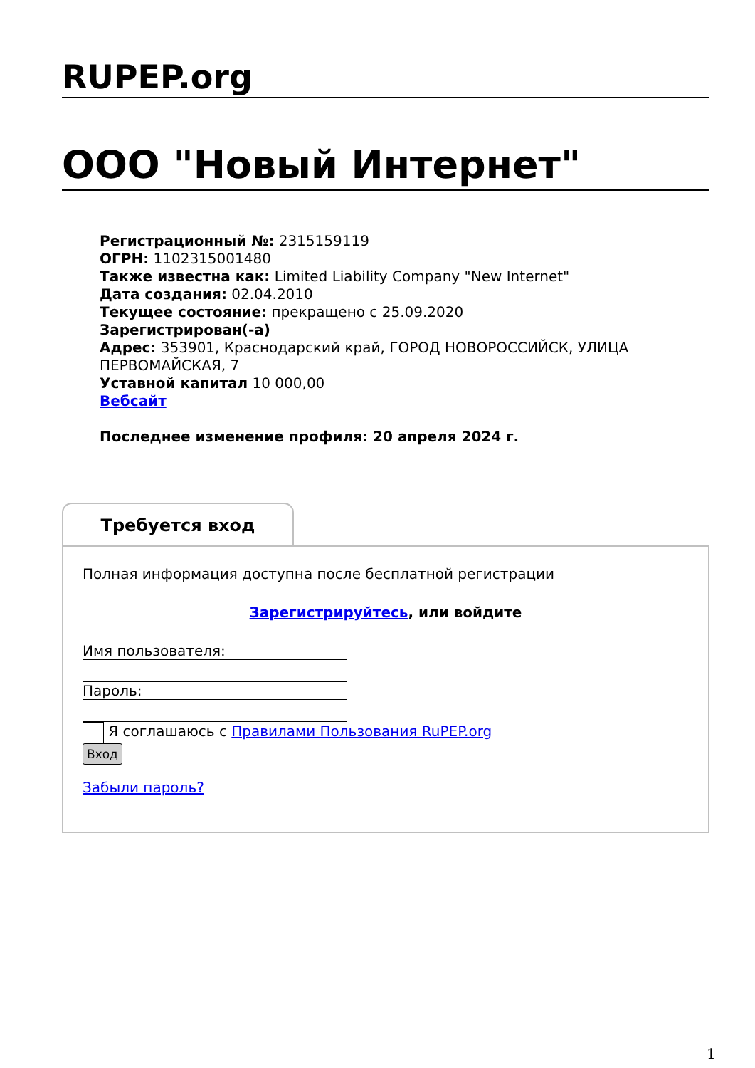RUPEP.org
ООО "Новый Интернет"
Регистрационный №: 2315159119
ОГРН: 1102315001480
Также известна как: Limited Liability Company "New Internet"
Дата создания: 02.04.2010
Текущее состояние: прекращено с 25.09.2020
Зарегистрирован(-а)
Адрес: 353901, Краснодарский край, ГОРОД НОВОРОССИЙСК, УЛИЦА ПЕРВОМАЙСКАЯ, 7
Уставной капитал 10 000,00
Вебсайт
Последнее изменение профиля: 20 апреля 2024 г.
Требуется вход
Полная информация доступна после бесплатной регистрации
Зарегистрируйтесь, или войдите
Имя пользователя:
Пароль:
Я соглашаюсь с Правилами Пользования RuPEP.org
Вход
Забыли пароль?
1